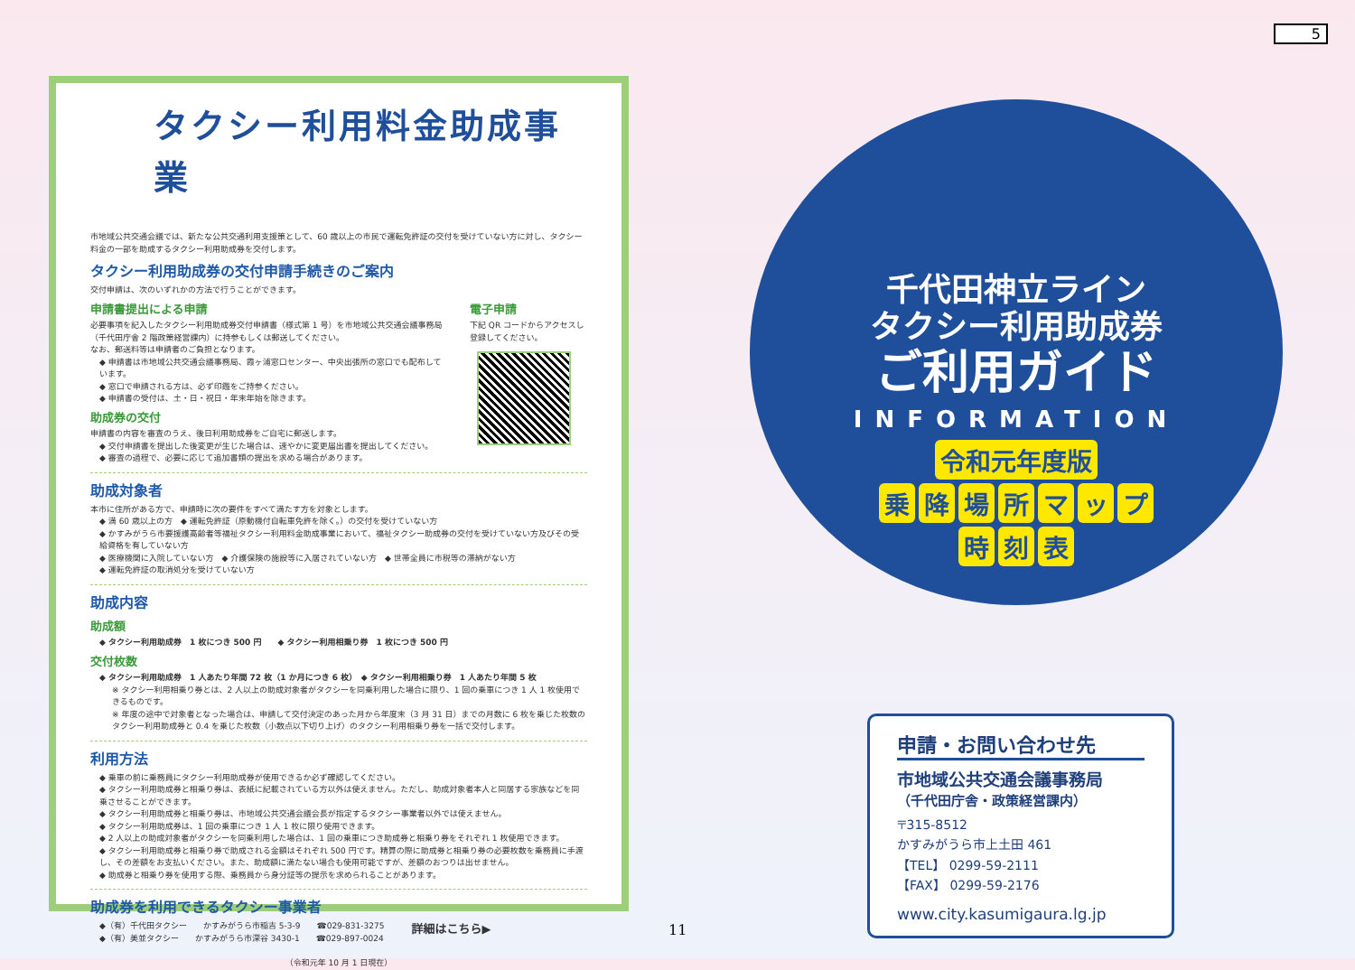5
タクシー利用料金助成事業
市地域公共交通会議では、新たな公共交通利用支援策として、60 歳以上の市民で運転免許証の交付を受けていない方に対し、タクシー料金の一部を助成するタクシー利用助成券を交付します。
タクシー利用助成券の交付申請手続きのご案内
交付申請は、次のいずれかの方法で行うことができます。
申請書提出による申請
必要事項を記入したタクシー利用助成券交付申請書（様式第 1 号）を市地域公共交通会議事務局（千代田庁舎 2 階政策経営課内）に持参もしくは郵送してください。
なお、郵送料等は申請者のご負担となります。
◆ 申請書は市地域公共交通会議事務局、霞ヶ浦窓口センター、中央出張所の窓口でも配布しています。
◆ 窓口で申請される方は、必ず印鑑をご持参ください。
◆ 申請書の受付は、土・日・祝日・年末年始を除きます。
助成券の交付
申請書の内容を審査のうえ、後日利用助成券をご自宅に郵送します。
◆ 交付申請書を提出した後変更が生じた場合は、速やかに変更届出書を提出してください。
◆ 審査の過程で、必要に応じて追加書類の提出を求める場合があります。
電子申請
下記 QR コードからアクセスし登録してください。
助成対象者
本市に住所がある方で、申請時に次の要件をすべて満たす方を対象とします。
◆ 満 60 歳以上の方　◆ 運転免許証（原動機付自転車免許を除く。）の交付を受けていない方
◆ かすみがうら市要援護高齢者等福祉タクシー利用料金助成事業において、福祉タクシー助成券の交付を受けていない方及びその受給資格を有していない方
◆ 医療機関に入院していない方　◆ 介護保険の施設等に入居されていない方　◆ 世帯全員に市税等の滞納がない方
◆ 運転免許証の取消処分を受けていない方
助成内容
助成額
◆ タクシー利用助成券　1 枚につき 500 円　　◆ タクシー利用相乗り券　1 枚につき 500 円
交付枚数
◆ タクシー利用助成券　1 人あたり年間 72 枚（1 か月につき 6 枚）　◆ タクシー利用相乗り券　1 人あたり年間 5 枚
※ タクシー利用相乗り券とは、2 人以上の助成対象者がタクシーを同乗利用した場合に限り、1 回の乗車につき 1 人 1 枚使用できるものです。
※ 年度の途中で対象者となった場合は、申請して交付決定のあった月から年度末（3 月 31 日）までの月数に 6 枚を乗じた枚数のタクシー利用助成券と 0.4 を乗じた枚数（小数点以下切り上げ）のタクシー利用相乗り券を一括で交付します。
利用方法
◆ 乗車の前に乗務員にタクシー利用助成券が使用できるか必ず確認してください。
◆ タクシー利用助成券と相乗り券は、表紙に記載されている方以外は使えません。ただし、助成対象者本人と同居する家族などを同乗させることができます。
◆ タクシー利用助成券と相乗り券は、市地域公共交通会議会長が指定するタクシー事業者以外では使えません。
◆ タクシー利用助成券は、1 回の乗車につき 1 人 1 枚に限り使用できます。
◆ 2 人以上の助成対象者がタクシーを同乗利用した場合は、1 回の乗車につき助成券と相乗り券をそれぞれ 1 枚使用できます。
◆ タクシー利用助成券と相乗り券で助成される金額はそれぞれ 500 円です。精算の際に助成券と相乗り券の必要枚数を乗務員に手渡し、その差額をお支払いください。また、助成額に満たない場合も使用可能ですが、差額のおつりは出せません。
◆ 助成券と相乗り券を使用する際、乗務員から身分証等の提示を求められることがあります。
助成券を利用できるタクシー事業者
◆（有）千代田タクシー　　かすみがうら市稲吉 5-3-9　　☎029-831-3275
◆（有）美並タクシー　　かすみがうら市深谷 3430-1　　☎029-897-0024
詳細はこちら▶
（令和元年 10 月 1 日現在）
11
千代田神立ライン
タクシー利用助成券
ご利用ガイド
INFORMATION
令和元年度版
乗降場所マップ
時刻 表
申請・お問い合わせ先
市地域公共交通会議事務局
（千代田庁舎・政策経営課内）
〒315-8512
かすみがうら市上土田 461
【TEL】 0299-59-2111
【FAX】 0299-59-2176
www.city.kasumigaura.lg.jp